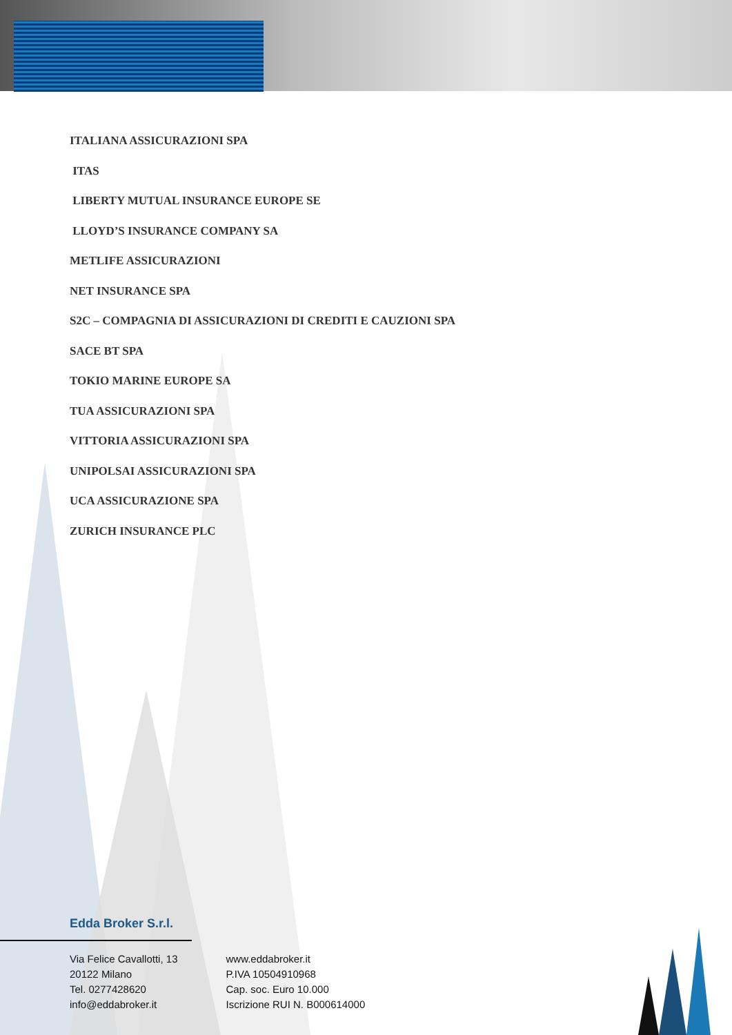ITALIANA ASSICURAZIONI SPA
ITAS
LIBERTY MUTUAL INSURANCE EUROPE SE
LLOYD’S INSURANCE COMPANY SA
METLIFE ASSICURAZIONI
NET INSURANCE SPA
S2C – COMPAGNIA DI ASSICURAZIONI DI CREDITI E CAUZIONI SPA
SACE BT SPA
TOKIO MARINE EUROPE SA
TUA ASSICURAZIONI SPA
VITTORIA ASSICURAZIONI SPA
UNIPOLSAI ASSICURAZIONI SPA
UCA ASSICURAZIONE SPA
ZURICH INSURANCE PLC
Edda Broker S.r.l.
Via Felice Cavallotti, 13
20122 Milano
Tel. 0277428620
info@eddabroker.it
www.eddabroker.it
P.IVA 10504910968
Cap. soc. Euro 10.000
Iscrizione RUI N. B000614000